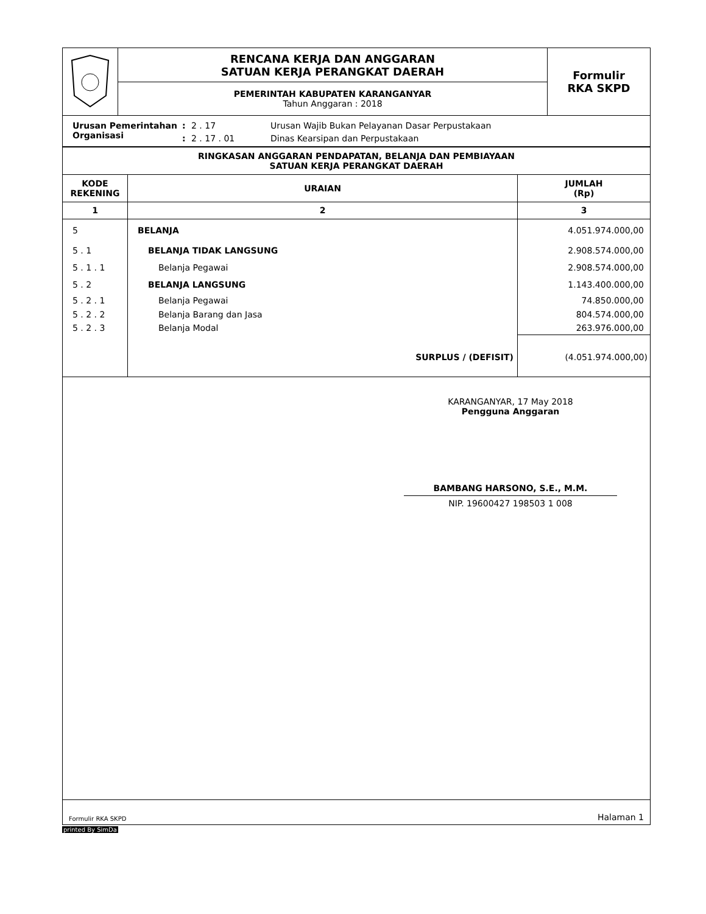| | RENCANA KERJA DAN ANGGARAN SATUAN KERJA PERANGKAT DAERAH | Formulir RKA SKPD |
| | PEMERINTAH KABUPATEN KARANGANYAR Tahun Anggaran : 2018 | |
| Urusan Pemerintahan | : | 2 . 17 | Urusan Wajib Bukan Pelayanan Dasar Perpustakaan |
| Organisasi | : | 2 . 17 . 01 | Dinas Kearsipan dan Perpustakaan |
RINGKASAN ANGGARAN PENDAPATAN, BELANJA DAN PEMBIAYAAN
SATUAN KERJA PERANGKAT DAERAH
| KODE REKENING | URAIAN | JUMLAH (Rp) |
| --- | --- | --- |
| 1 | 2 | 3 |
| 5 | BELANJA | 4.051.974.000,00 |
| 5 . 1 | BELANJA TIDAK LANGSUNG | 2.908.574.000,00 |
| 5 . 1 . 1 | Belanja Pegawai | 2.908.574.000,00 |
| 5 . 2 | BELANJA LANGSUNG | 1.143.400.000,00 |
| 5 . 2 . 1 | Belanja Pegawai | 74.850.000,00 |
| 5 . 2 . 2 | Belanja Barang dan Jasa | 804.574.000,00 |
| 5 . 2 . 3 | Belanja Modal | 263.976.000,00 |
| | SURPLUS / (DEFISIT) | (4.051.974.000,00) |
KARANGANYAR, 17 May 2018
Pengguna Anggaran
BAMBANG HARSONO, S.E., M.M.
NIP. 19600427 198503 1 008
Formulir RKA SKPD Halaman 1
printed By SimDa